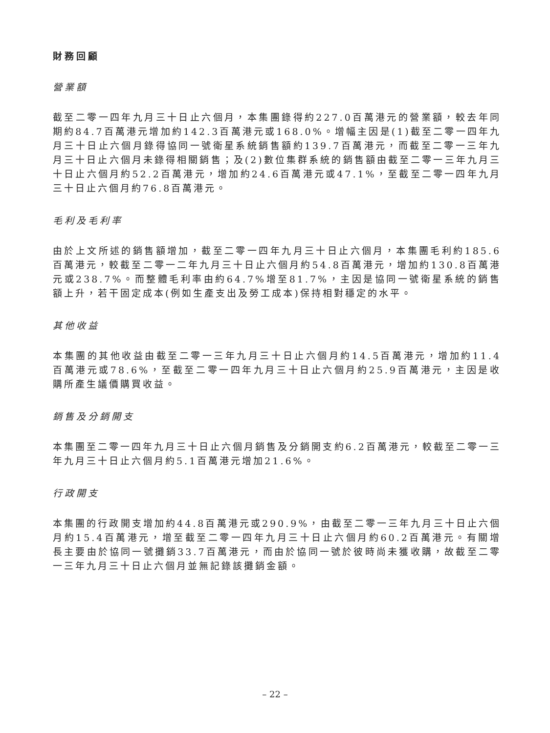財務回顧
營業額
截至二零一四年九月三十日止六個月，本集團錄得約227.0百萬港元的營業額，較去年同期約84.7百萬港元增加約142.3百萬港元或168.0%。增幅主因是(1)截至二零一四年九月三十日止六個月錄得協同一號衛星系統銷售額約139.7百萬港元，而截至二零一三年九月三十日止六個月未錄得相關銷售；及(2)數位集群系統的銷售額由截至二零一三年九月三十日止六個月約52.2百萬港元，增加約24.6百萬港元或47.1%，至截至二零一四年九月三十日止六個月約76.8百萬港元。
毛利及毛利率
由於上文所述的銷售額增加，截至二零一四年九月三十日止六個月，本集團毛利約185.6百萬港元，較截至二零一二年九月三十日止六個月約54.8百萬港元，增加約130.8百萬港元或238.7%。而整體毛利率由約64.7%增至81.7%，主因是協同一號衛星系統的銷售額上升，若干固定成本(例如生產支出及勞工成本)保持相對穩定的水平。
其他收益
本集團的其他收益由截至二零一三年九月三十日止六個月約14.5百萬港元，增加約11.4百萬港元或78.6%，至截至二零一四年九月三十日止六個月約25.9百萬港元，主因是收購所產生議價購買收益。
銷售及分銷開支
本集團至二零一四年九月三十日止六個月銷售及分銷開支約6.2百萬港元，較截至二零一三年九月三十日止六個月約5.1百萬港元增加21.6%。
行政開支
本集團的行政開支增加約44.8百萬港元或290.9%，由截至二零一三年九月三十日止六個月約15.4百萬港元，增至截至二零一四年九月三十日止六個月約60.2百萬港元。有關增長主要由於協同一號攤銷33.7百萬港元，而由於協同一號於彼時尚未獲收購，故截至二零一三年九月三十日止六個月並無記錄該攤銷金額。
– 22 –